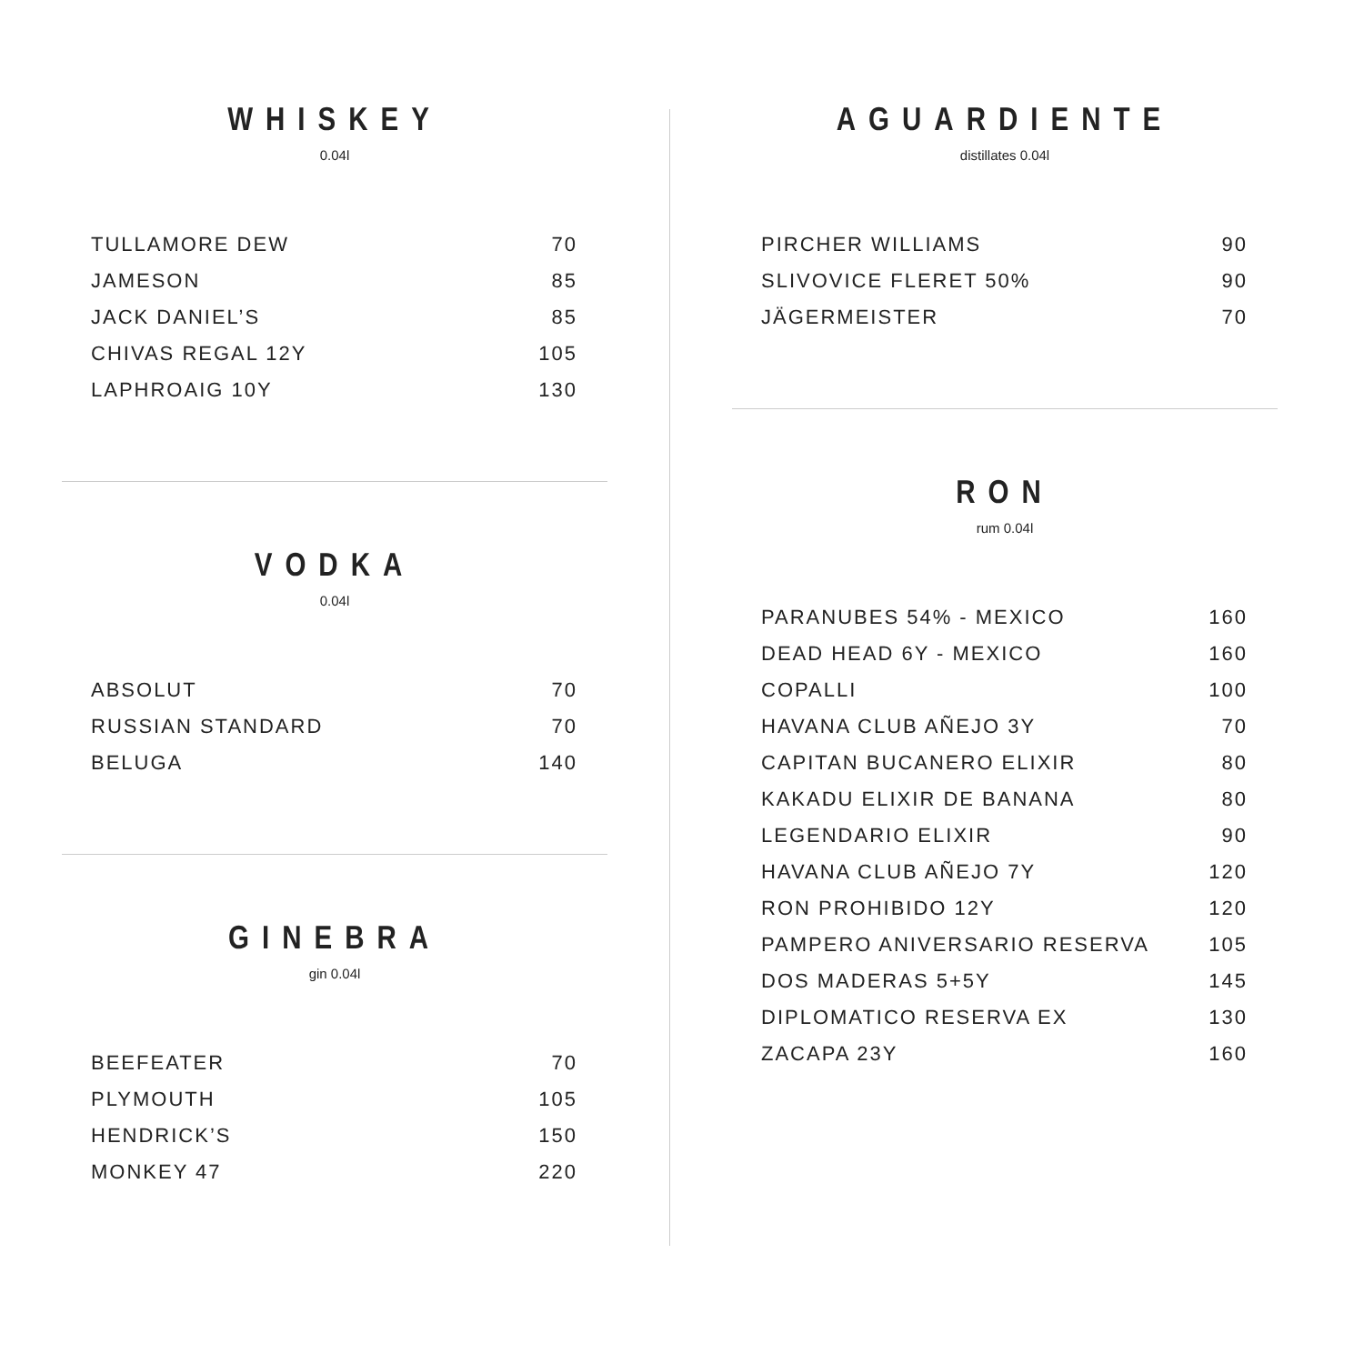WHISKEY
0.04l
| TULLAMORE DEW | 70 |
| JAMESON | 85 |
| JACK DANIEL’S | 85 |
| CHIVAS REGAL 12Y | 105 |
| LAPHROAIG 10Y | 130 |
VODKA
0.04l
| ABSOLUT | 70 |
| RUSSIAN STANDARD | 70 |
| BELUGA | 140 |
GINEBRA
gin 0.04l
| BEEFEATER | 70 |
| PLYMOUTH | 105 |
| HENDRICK’S | 150 |
| MONKEY 47 | 220 |
AGUARDIENTE
distillates 0.04l
| PIRCHER WILLIAMS | 90 |
| SLIVOVICE FLERET 50% | 90 |
| JÄGERMEISTER | 70 |
RON
rum 0.04l
| PARANUBES 54% - MEXICO | 160 |
| DEAD HEAD 6Y - MEXICO | 160 |
| COPALLI | 100 |
| HAVANA CLUB AÑEJO 3Y | 70 |
| CAPITAN BUCANERO ELIXIR | 80 |
| KAKADU ELIXIR DE BANANA | 80 |
| LEGENDARIO ELIXIR | 90 |
| HAVANA CLUB AÑEJO 7Y | 120 |
| RON PROHIBIDO 12Y | 120 |
| PAMPERO ANIVERSARIO RESERVA | 105 |
| DOS MADERAS 5+5Y | 145 |
| DIPLOMATICO RESERVA EX | 130 |
| ZACAPA 23Y | 160 |